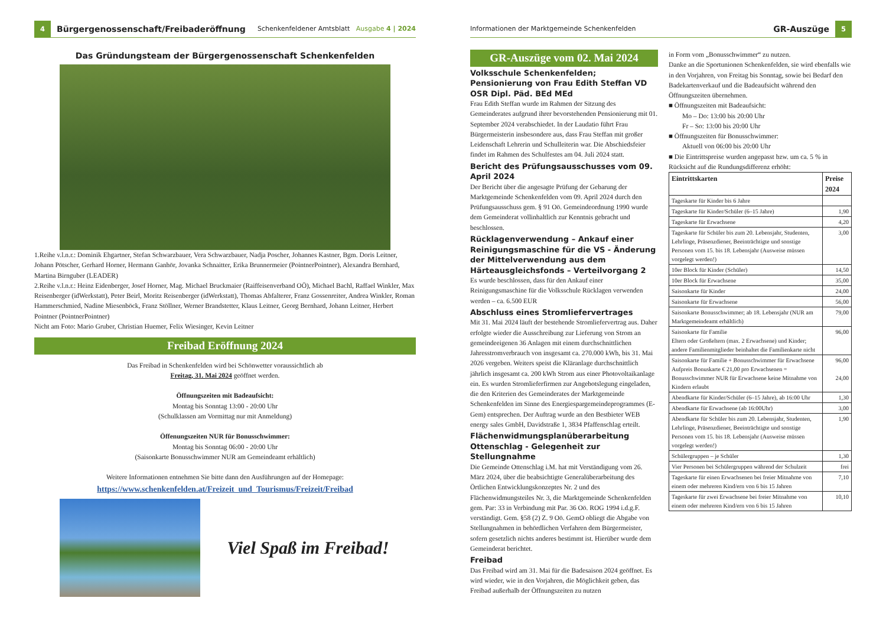4 Bürgergenossenschaft/Freibaderöffnung Schenkenfeldener Amtsblatt Ausgabe 4 | 2024
Das Gründungsteam der Bürgergenossenschaft Schenkenfelden
1.Reihe v.l.n.r.: Dominik Ehgartner, Stefan Schwarzbauer, Vera Schwarzbauer, Nadja Poscher, Johannes Kastner, Bgm. Doris Leitner, Johann Pötscher, Gerhard Horner, Hermann Ganhör, Jovanka Schnaitter, Erika Brunnermeier (PointnerPointner), Alexandra Bernhard, Martina Birnguber (LEADER)
2.Reihe v.l.n.r.: Heinz Eidenberger, Josef Horner, Mag. Michael Bruckmaier (Raiffeisenverband OÖ), Michael Bachl, Raffael Winkler, Max Reisenberger (idWerkstatt), Peter Beirl, Moritz Reisenberger (idWerkstatt), Thomas Abfalterer, Franz Gossenreiter, Andrea Winkler, Roman Hammerschmied, Nadine Miesenböck, Franz Stöllner, Werner Brandstetter, Klaus Leitner, Georg Bernhard, Johann Leitner, Herbert Pointner (PointnerPointner)
Nicht am Foto: Mario Gruber, Christian Huemer, Felix Wiesinger, Kevin Leitner
Freibad Eröffnung 2024
Das Freibad in Schenkenfelden wird bei Schönwetter voraussichtlich ab
Freitag, 31. Mai 2024 geöffnet werden.
Öffnungszeiten mit Badeaufsicht:
Montag bis Sonntag 13:00 - 20:00 Uhr
(Schulklassen am Vormittag nur mit Anmeldung)
Öffenungszeiten NUR für Bonusschwimmer:
Montag bis Sonntag 06:00 - 20:00 Uhr
(Saisonkarte Bonusschwimmer NUR am Gemeindeamt erhältlich)
Weitere Informationen entnehmen Sie bitte dann den Ausführungen auf der Homepage:
https://www.schenkenfelden.at/Freizeit_und_Tourismus/Freizeit/Freibad
Viel Spaß im Freibad!
Informationen der Marktgemeinde Schenkenfelden GR-Auszüge 5
GR-Auszüge vom 02. Mai 2024
Volksschule Schenkenfelden; Pensionierung von Frau Edith Steffan VD OSR Dipl. Päd. BEd MEd
Frau Edith Steffan wurde im Rahmen der Sitzung des Gemeinderates aufgrund ihrer bevorstehenden Pensionierung mit 01. September 2024 verabschiedet. In der Laudatio führt Frau Bürgermeisterin insbesondere aus, dass Frau Steffan mit großer Leidenschaft Lehrerin und Schulleiterin war. Die Abschiedsfeier findet im Rahmen des Schulfestes am 04. Juli 2024 statt.
Bericht des Prüfungsausschusses vom 09. April 2024
Der Bericht über die angesagte Prüfung der Gebarung der Marktgemeinde Schenkenfelden vom 09. April 2024 durch den Prüfungsausschuss gem. § 91 Oö. Gemeindeordnung 1990 wurde dem Gemeinderat vollinhaltlich zur Kenntnis gebracht und beschlossen.
Rücklagenverwendung – Ankauf einer Reinigungsmaschine für die VS - Änderung der Mittelverwendung aus dem Härteausgleichsfonds – Verteilvorgang 2
Es wurde beschlossen, dass für den Ankauf einer Reinigungsmaschine für die Volksschule Rücklagen verwenden werden – ca. 6.500 EUR
Abschluss eines Stromliefervertrages
Mit 31. Mai 2024 läuft der bestehende Stromliefervertrag aus. Daher erfolgte wieder die Ausschreibung zur Lieferung von Strom an gemeindeeigenen 36 Anlagen mit einem durchschnittlichen Jahresstromverbrauch von insgesamt ca. 270.000 kWh, bis 31. Mai 2026 vergeben. Weiters speist die Kläranlage durchschnittlich jährlich insgesamt ca. 200 kWh Strom aus einer Photovoltaikanlage ein. Es wurden Stromlieferfirmen zur Angebotslegung eingeladen, die den Kriterien des Gemeinderates der Marktgemeinde Schenkenfelden im Sinne des Energiespargemeindeprogrammes (E-Gem) entsprechen. Der Auftrag wurde an den Bestbieter WEB energy sales GmbH, Davidstraße 1, 3834 Pfaffenschlag erteilt.
Flächenwidmungsplanüberarbeitung Ottenschlag - Gelegenheit zur Stellungnahme
Die Gemeinde Ottenschlag i.M. hat mit Verständigung vom 26. März 2024, über die beabsichtigte Generalüberarbeitung des Örtlichen Entwicklungskonzeptes Nr. 2 und des Flächenwidmungsteiles Nr. 3, die Marktgemeinde Schenkenfelden gem. Par: 33 in Verbindung mit Par. 36 Oö. ROG 1994 i.d.g.F. verständigt. Gem. §58 (2) Z. 9 Oö. GemO obliegt die Abgabe von Stellungnahmen in behördlichen Verfahren dem Bürgermeister, sofern gesetzlich nichts anderes bestimmt ist. Hierüber wurde dem Gemeinderat berichtet.
Freibad
Das Freibad wird am 31. Mai für die Badesaison 2024 geöffnet. Es wird wieder, wie in den Vorjahren, die Möglichkeit geben, das Freibad außerhalb der Öffnungszeiten zu nutzen
in Form vom „Bonusschwimmer“ zu nutzen.
Danke an die Sportunionen Schenkenfelden, sie wird ebenfalls wie in den Vorjahren, von Freitag bis Sonntag, sowie bei Bedarf den Badekartenverkauf und die Badeaufsicht während den Öffnungszeiten übernehmen.
■ Öffnungszeiten mit Badeaufsicht:
  Mo – Do: 13:00 bis 20:00 Uhr
  Fr – So: 13:00 bis 20:00 Uhr
■ Öffnungszeiten für Bonusschwimmer:
  Aktuell von 06:00 bis 20:00 Uhr
■ Die Eintrittspreise wurden angepasst bzw. um ca. 5 % in Rücksicht auf die Rundungsdifferenz erhöht:
| Eintrittskarten | Preise 2024 |
| --- | --- |
| Tageskarte für Kinder bis 6 Jahre | |
| Tageskarte für Kinder/Schüler (6–15 Jahre) | 1,90 |
| Tageskarte für Erwachsene | 4,20 |
| Tageskarte für Schüler bis zum 20. Lebensjahr, Studenten, Lehrlinge, Präsenzdiener, Beeinträchtigte und sonstige Personen vom 15. bis 18. Lebensjahr (Ausweise müssen vorgelegt werden!) | 3,00 |
| 10er Block für Kinder (Schüler) | 14,50 |
| 10er Block für Erwachsene | 35,00 |
| Saisonkarte für Kinder | 24,00 |
| Saisonkarte für Erwachsene | 56,00 |
| Saisonkarte Bonusschwimmer; ab 18. Lebensjahr (NUR am Marktgemeindeamt erhältlich) | 79,00 |
| Saisonkarte für Familie Eltern oder Großeltern (max. 2 Erwachsene) und Kinder; andere Familienmitglieder beinhaltet die Familienkarte nicht | 96,00 |
| Saisonkarte für Familie + Bonusschwimmer für Erwachsene Aufpreis Bonuskarte € 21,00 pro Erwachsenen = Bonusschwimmer NUR für Erwachsene keine Mitnahme von Kindern erlaubt | 96,00 24,00 |
| Abendkarte für Kinder/Schüler (6–15 Jahre), ab 16:00 Uhr | 1,30 |
| Abendkarte für Erwachsene (ab 16:00Uhr) | 3,00 |
| Abendkarte für Schüler bis zum 20. Lebensjahr, Studenten, Lehrlinge, Präsenzdiener, Beeinträchtigte und sonstige Personen vom 15. bis 18. Lebensjahr (Ausweise müssen vorgelegt werden!) | 1,90 |
| Schülergruppen – je Schüler | 1,30 |
| Vier Personen bei Schülergruppen während der Schulzeit | frei |
| Tageskarte für einen Erwachsenen bei freier Mitnahme von einem oder mehreren Kind/ern von 6 bis 15 Jahren | 7,10 |
| Tageskarte für zwei Erwachsene bei freier Mitnahme von einem oder mehreren Kind/ern von 6 bis 15 Jahren | 10,10 |